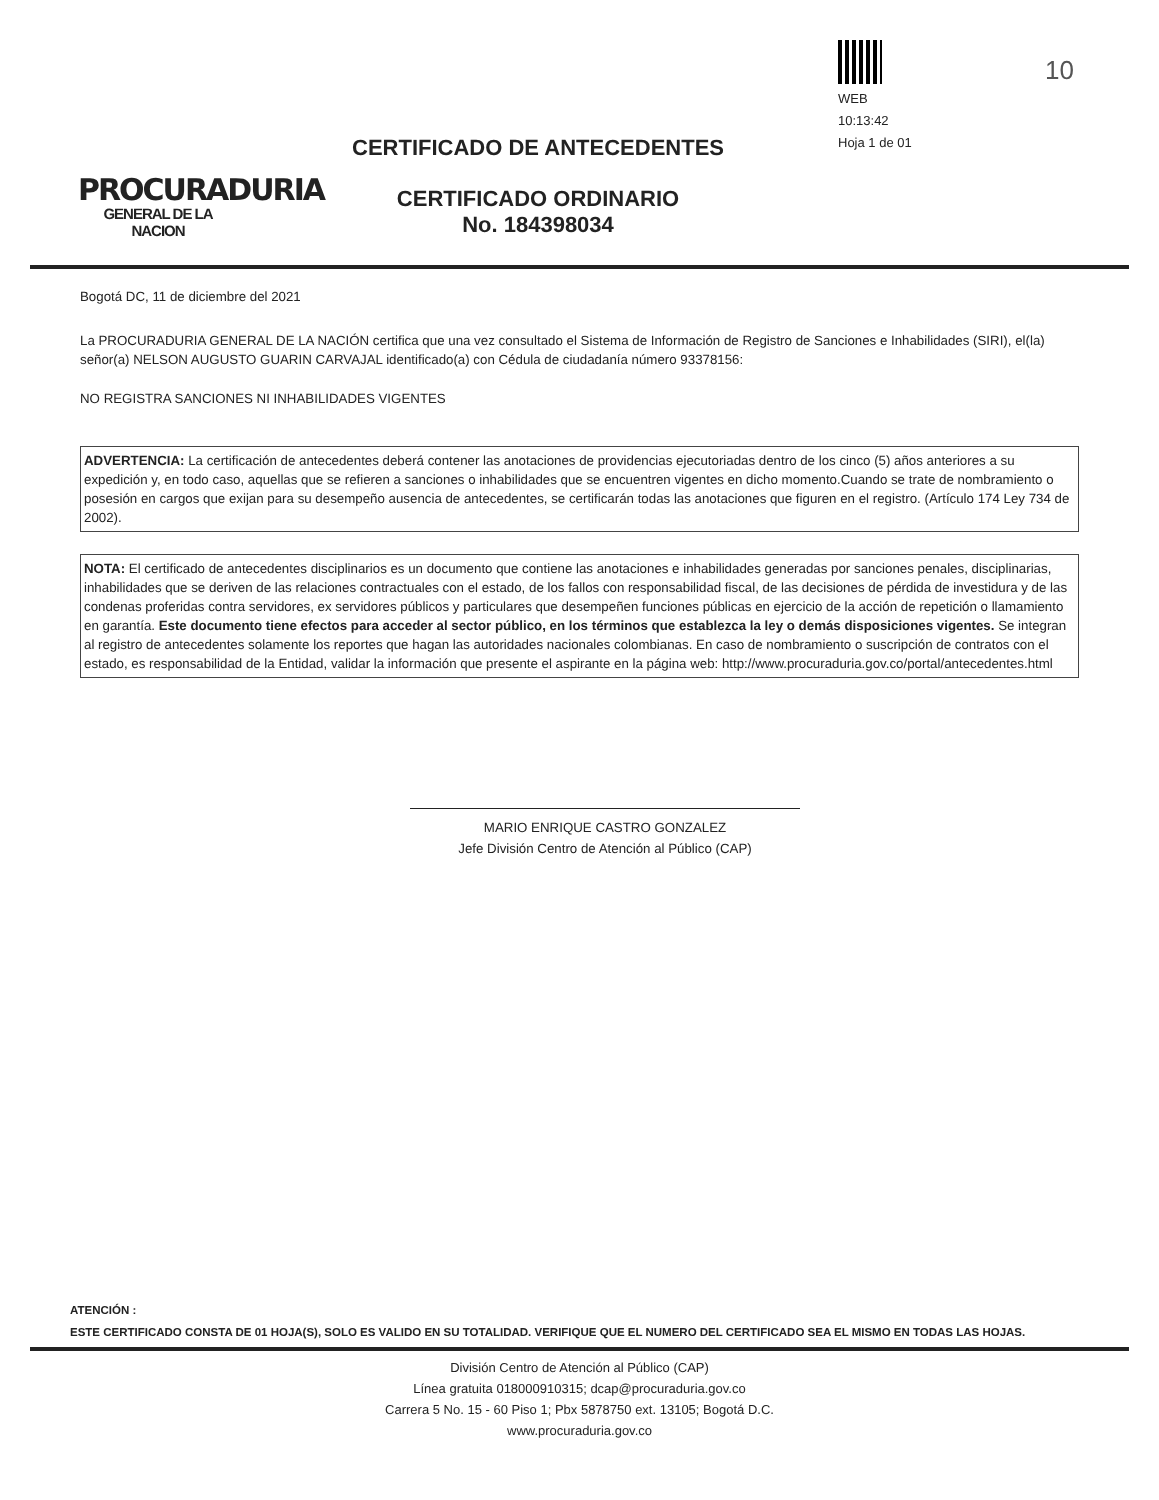10
PROCURADURIA
GENERAL DE LA NACION
CERTIFICADO DE ANTECEDENTES
CERTIFICADO ORDINARIO
No. 184398034
WEB
10:13:42
Hoja 1 de 01
Bogotá DC, 11 de diciembre del 2021
La PROCURADURIA GENERAL DE LA NACIÓN certifica que una vez consultado el Sistema de Información de Registro de Sanciones e Inhabilidades (SIRI), el(la) señor(a) NELSON AUGUSTO GUARIN CARVAJAL identificado(a) con Cédula de ciudadanía número 93378156:
NO REGISTRA SANCIONES NI INHABILIDADES VIGENTES
ADVERTENCIA: La certificación de antecedentes deberá contener las anotaciones de providencias ejecutoriadas dentro de los cinco (5) años anteriores a su expedición y, en todo caso, aquellas que se refieren a sanciones o inhabilidades que se encuentren vigentes en dicho momento.Cuando se trate de nombramiento o posesión en cargos que exijan para su desempeño ausencia de antecedentes, se certificarán todas las anotaciones que figuren en el registro. (Artículo 174 Ley 734 de 2002).
NOTA: El certificado de antecedentes disciplinarios es un documento que contiene las anotaciones e inhabilidades generadas por sanciones penales, disciplinarias, inhabilidades que se deriven de las relaciones contractuales con el estado, de los fallos con responsabilidad fiscal, de las decisiones de pérdida de investidura y de las condenas proferidas contra servidores, ex servidores públicos y particulares que desempeñen funciones públicas en ejercicio de la acción de repetición o llamamiento en garantía. Este documento tiene efectos para acceder al sector público, en los términos que establezca la ley o demás disposiciones vigentes. Se integran al registro de antecedentes solamente los reportes que hagan las autoridades nacionales colombianas. En caso de nombramiento o suscripción de contratos con el estado, es responsabilidad de la Entidad, validar la información que presente el aspirante en la página web: http://www.procuraduria.gov.co/portal/antecedentes.html
MARIO ENRIQUE CASTRO GONZALEZ
Jefe División Centro de Atención al Público (CAP)
ATENCIÓN :
ESTE CERTIFICADO CONSTA DE 01 HOJA(S), SOLO ES VALIDO EN SU TOTALIDAD. VERIFIQUE QUE EL NUMERO DEL CERTIFICADO SEA EL MISMO EN TODAS LAS HOJAS.
División Centro de Atención al Público (CAP)
Línea gratuita 018000910315; dcap@procuraduria.gov.co
Carrera 5 No. 15 - 60 Piso 1; Pbx 5878750 ext. 13105; Bogotá D.C.
www.procuraduria.gov.co